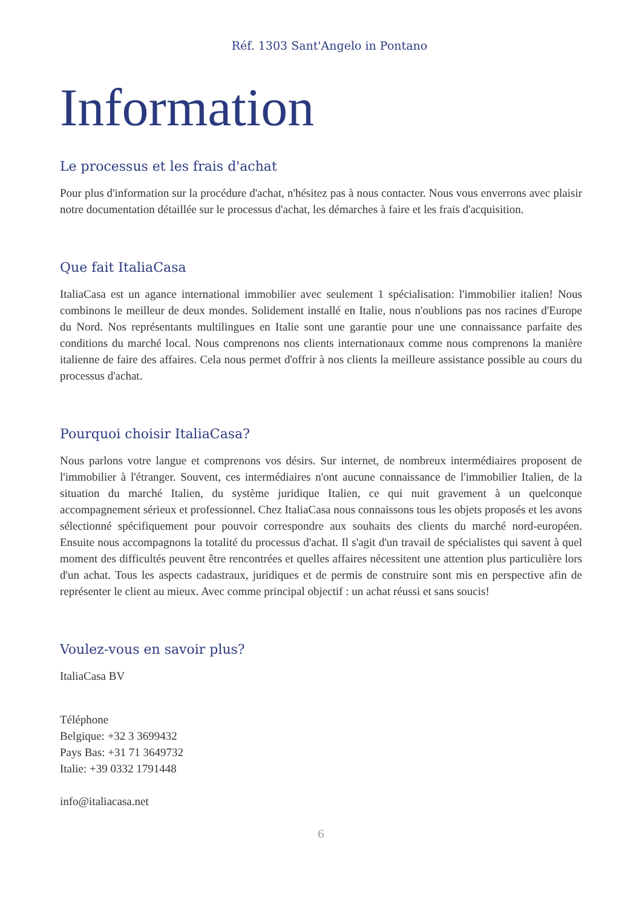Réf. 1303 Sant'Angelo in Pontano
Information
Le processus et les frais d'achat
Pour plus d'information sur la procédure d'achat, n'hésitez pas à nous contacter. Nous vous enverrons avec plaisir notre documentation détaillée sur le processus d'achat, les démarches à faire et les frais d'acquisition.
Que fait ItaliaCasa
ItaliaCasa est un agance international immobilier avec seulement 1 spécialisation: l'immobilier italien! Nous combinons le meilleur de deux mondes. Solidement installé en Italie, nous n'oublions pas nos racines d'Europe du Nord. Nos représentants multilingues en Italie sont une garantie pour une une connaissance parfaite des conditions du marché local. Nous comprenons nos clients internationaux comme nous comprenons la manière italienne de faire des affaires. Cela nous permet d'offrir à nos clients la meilleure assistance possible au cours du processus d'achat.
Pourquoi choisir ItaliaCasa?
Nous parlons votre langue et comprenons vos désirs. Sur internet, de nombreux intermédiaires proposent de l'immobilier à l'étranger. Souvent, ces intermédiaires n'ont aucune connaissance de l'immobilier Italien, de la situation du marché Italien, du système juridique Italien, ce qui nuit gravement à un quelconque accompagnement sérieux et professionnel. Chez ItaliaCasa nous connaissons tous les objets proposés et les avons sélectionné spécifiquement pour pouvoir correspondre aux souhaits des clients du marché nord-européen. Ensuite nous accompagnons la totalité du processus d'achat. Il s'agit d'un travail de spécialistes qui savent à quel moment des difficultés peuvent être rencontrées et quelles affaires nécessitent une attention plus particulière lors d'un achat. Tous les aspects cadastraux, juridiques et de permis de construire sont mis en perspective afin de représenter le client au mieux. Avec comme principal objectif : un achat réussi et sans soucis!
Voulez-vous en savoir plus?
ItaliaCasa BV
Téléphone
Belgique: +32 3 3699432
Pays Bas: +31 71 3649732
Italie: +39 0332 1791448
info@italiacasa.net
6